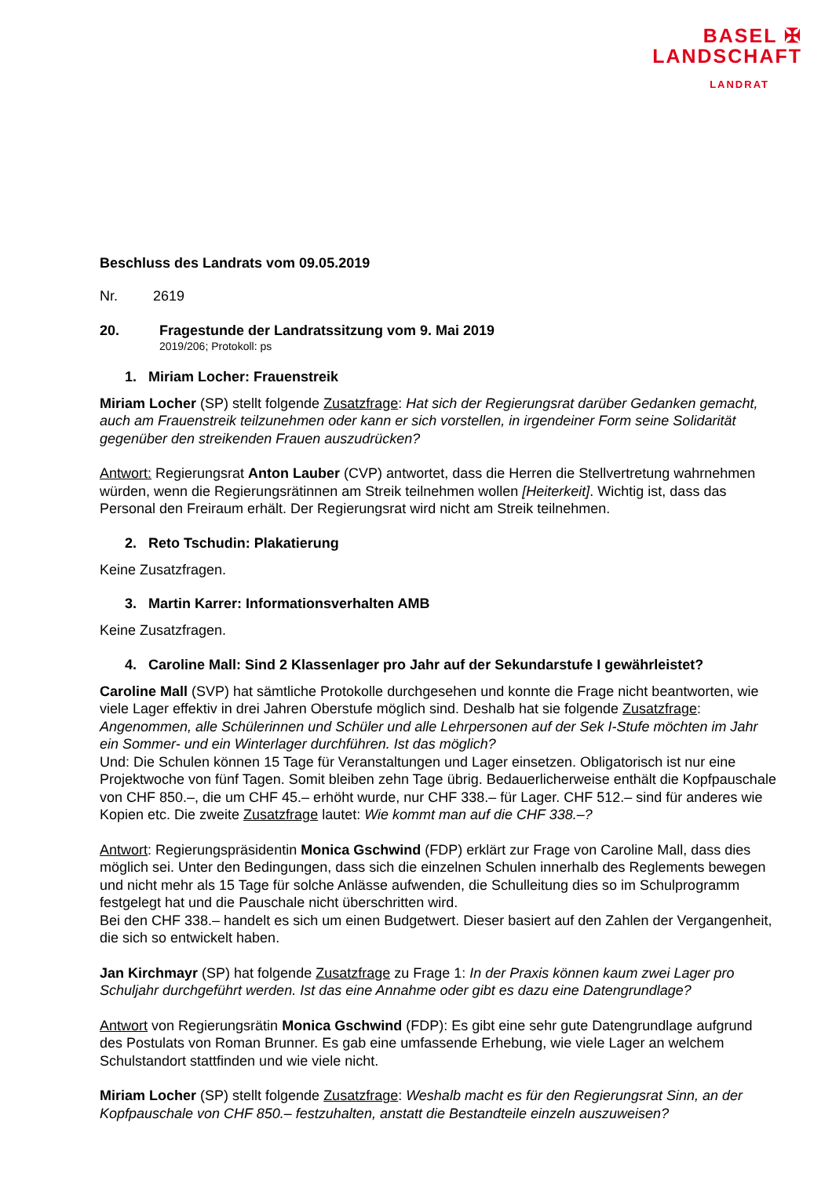BASEL ✠
LANDSCHAFT
LANDRAT
Beschluss des Landrats vom 09.05.2019
Nr. 2619
20. Fragestunde der Landratssitzung vom 9. Mai 2019
2019/206; Protokoll: ps
1. Miriam Locher: Frauenstreik
Miriam Locher (SP) stellt folgende Zusatzfrage: Hat sich der Regierungsrat darüber Gedanken gemacht, auch am Frauenstreik teilzunehmen oder kann er sich vorstellen, in irgendeiner Form seine Solidarität gegenüber den streikenden Frauen auszudrücken?
Antwort: Regierungsrat Anton Lauber (CVP) antwortet, dass die Herren die Stellvertretung wahrnehmen würden, wenn die Regierungsrätinnen am Streik teilnehmen wollen [Heiterkeit]. Wichtig ist, dass das Personal den Freiraum erhält. Der Regierungsrat wird nicht am Streik teilnehmen.
2. Reto Tschudin: Plakatierung
Keine Zusatzfragen.
3. Martin Karrer: Informationsverhalten AMB
Keine Zusatzfragen.
4. Caroline Mall: Sind 2 Klassenlager pro Jahr auf der Sekundarstufe I gewährleistet?
Caroline Mall (SVP) hat sämtliche Protokolle durchgesehen und konnte die Frage nicht beantworten, wie viele Lager effektiv in drei Jahren Oberstufe möglich sind. Deshalb hat sie folgende Zusatzfrage: Angenommen, alle Schülerinnen und Schüler und alle Lehrpersonen auf der Sek I-Stufe möchten im Jahr ein Sommer- und ein Winterlager durchführen. Ist das möglich?
Und: Die Schulen können 15 Tage für Veranstaltungen und Lager einsetzen. Obligatorisch ist nur eine Projektwoche von fünf Tagen. Somit bleiben zehn Tage übrig. Bedauerlicherweise enthält die Kopfpauschale von CHF 850.–, die um CHF 45.– erhöht wurde, nur CHF 338.– für Lager. CHF 512.– sind für anderes wie Kopien etc. Die zweite Zusatzfrage lautet: Wie kommt man auf die CHF 338.–?
Antwort: Regierungspräsidentin Monica Gschwind (FDP) erklärt zur Frage von Caroline Mall, dass dies möglich sei. Unter den Bedingungen, dass sich die einzelnen Schulen innerhalb des Reglements bewegen und nicht mehr als 15 Tage für solche Anlässe aufwenden, die Schulleitung dies so im Schulprogramm festgelegt hat und die Pauschale nicht überschritten wird.
Bei den CHF 338.– handelt es sich um einen Budgetwert. Dieser basiert auf den Zahlen der Vergangenheit, die sich so entwickelt haben.
Jan Kirchmayr (SP) hat folgende Zusatzfrage zu Frage 1: In der Praxis können kaum zwei Lager pro Schuljahr durchgeführt werden. Ist das eine Annahme oder gibt es dazu eine Datengrundlage?
Antwort von Regierungsrätin Monica Gschwind (FDP): Es gibt eine sehr gute Datengrundlage aufgrund des Postulats von Roman Brunner. Es gab eine umfassende Erhebung, wie viele Lager an welchem Schulstandort stattfinden und wie viele nicht.
Miriam Locher (SP) stellt folgende Zusatzfrage: Weshalb macht es für den Regierungsrat Sinn, an der Kopfpauschale von CHF 850.– festzuhalten, anstatt die Bestandteile einzeln auszuweisen?